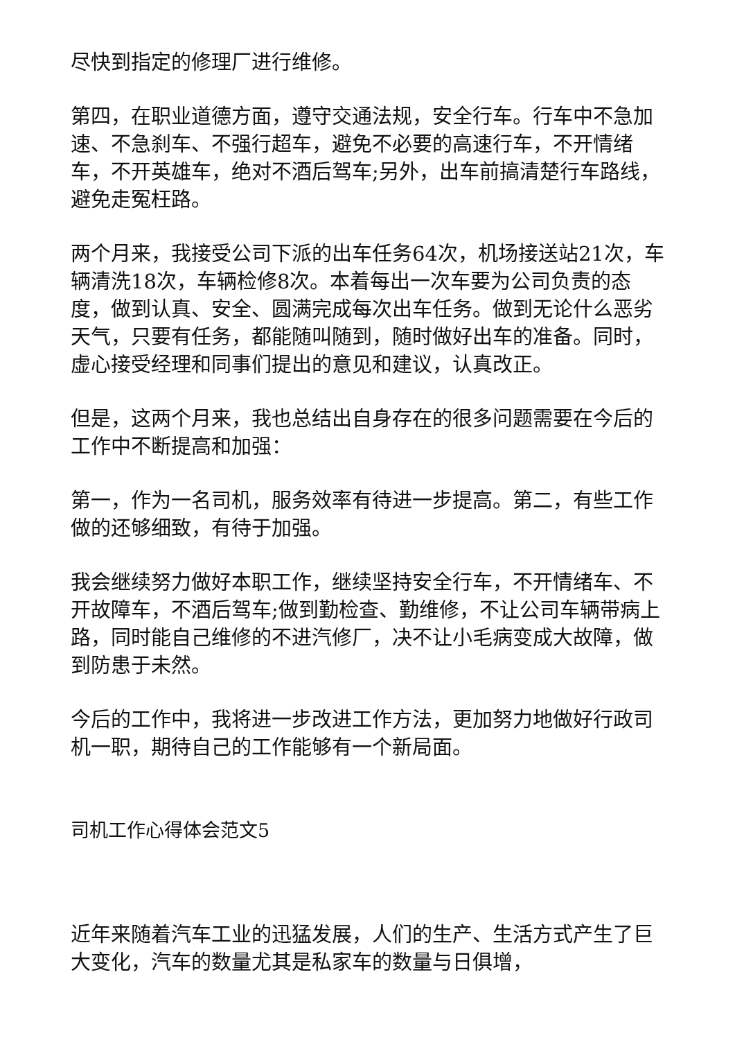尽快到指定的修理厂进行维修。
第四，在职业道德方面，遵守交通法规，安全行车。行车中不急加速、不急刹车、不强行超车，避免不必要的高速行车，不开情绪车，不开英雄车，绝对不酒后驾车;另外，出车前搞清楚行车路线，避免走冤枉路。
两个月来，我接受公司下派的出车任务64次，机场接送站21次，车辆清洗18次，车辆检修8次。本着每出一次车要为公司负责的态度，做到认真、安全、圆满完成每次出车任务。做到无论什么恶劣天气，只要有任务，都能随叫随到，随时做好出车的准备。同时，虚心接受经理和同事们提出的意见和建议，认真改正。
但是，这两个月来，我也总结出自身存在的很多问题需要在今后的工作中不断提高和加强：
第一，作为一名司机，服务效率有待进一步提高。第二，有些工作做的还够细致，有待于加强。
我会继续努力做好本职工作，继续坚持安全行车，不开情绪车、不开故障车，不酒后驾车;做到勤检查、勤维修，不让公司车辆带病上路，同时能自己维修的不进汽修厂，决不让小毛病变成大故障，做到防患于未然。
今后的工作中，我将进一步改进工作方法，更加努力地做好行政司机一职，期待自己的工作能够有一个新局面。
司机工作心得体会范文5
近年来随着汽车工业的迅猛发展，人们的生产、生活方式产生了巨大变化，汽车的数量尤其是私家车的数量与日俱增，